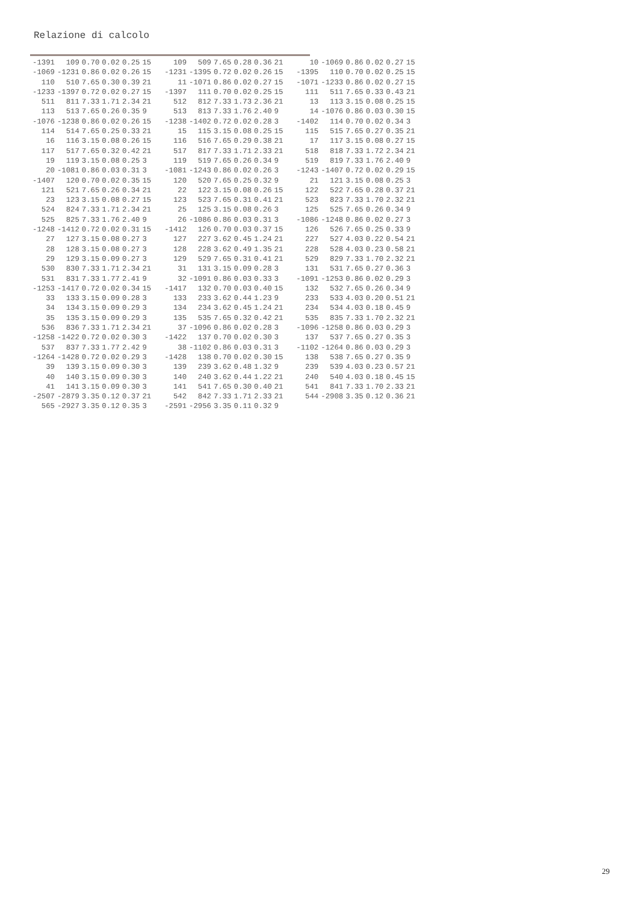Relazione di calcolo
| -1391 | 109 | 0.70 | 0.02 | 0.25 | 15 | 109 | 509 | 7.65 | 0.28 | 0.36 | 21 | 10 | -1069 | 0.86 | 0.02 | 0.27 | 15 |
| -1069 | -1231 | 0.86 | 0.02 | 0.26 | 15 | -1231 | -1395 | 0.72 | 0.02 | 0.26 | 15 | -1395 | 110 | 0.70 | 0.02 | 0.25 | 15 |
| 110 | 510 | 7.65 | 0.30 | 0.39 | 21 | 11 | -1071 | 0.86 | 0.02 | 0.27 | 15 | -1071 | -1233 | 0.86 | 0.02 | 0.27 | 15 |
| -1233 | -1397 | 0.72 | 0.02 | 0.27 | 15 | -1397 | 111 | 0.70 | 0.02 | 0.25 | 15 | 111 | 511 | 7.65 | 0.33 | 0.43 | 21 |
| 511 | 811 | 7.33 | 1.71 | 2.34 | 21 | 512 | 812 | 7.33 | 1.73 | 2.36 | 21 | 13 | 113 | 3.15 | 0.08 | 0.25 | 15 |
| 113 | 513 | 7.65 | 0.26 | 0.35 | 9 | 513 | 813 | 7.33 | 1.76 | 2.40 | 9 | 14 | -1076 | 0.86 | 0.03 | 0.30 | 15 |
| -1076 | -1238 | 0.86 | 0.02 | 0.26 | 15 | -1238 | -1402 | 0.72 | 0.02 | 0.28 | 3 | -1402 | 114 | 0.70 | 0.02 | 0.34 | 3 |
| 114 | 514 | 7.65 | 0.25 | 0.33 | 21 | 15 | 115 | 3.15 | 0.08 | 0.25 | 15 | 115 | 515 | 7.65 | 0.27 | 0.35 | 21 |
| 16 | 116 | 3.15 | 0.08 | 0.26 | 15 | 116 | 516 | 7.65 | 0.29 | 0.38 | 21 | 17 | 117 | 3.15 | 0.08 | 0.27 | 15 |
| 117 | 517 | 7.65 | 0.32 | 0.42 | 21 | 517 | 817 | 7.33 | 1.71 | 2.33 | 21 | 518 | 818 | 7.33 | 1.72 | 2.34 | 21 |
| 19 | 119 | 3.15 | 0.08 | 0.25 | 3 | 119 | 519 | 7.65 | 0.26 | 0.34 | 9 | 519 | 819 | 7.33 | 1.76 | 2.40 | 9 |
| 20 | -1081 | 0.86 | 0.03 | 0.31 | 3 | -1081 | -1243 | 0.86 | 0.02 | 0.26 | 3 | -1243 | -1407 | 0.72 | 0.02 | 0.29 | 15 |
| -1407 | 120 | 0.70 | 0.02 | 0.35 | 15 | 120 | 520 | 7.65 | 0.25 | 0.32 | 9 | 21 | 121 | 3.15 | 0.08 | 0.25 | 3 |
| 121 | 521 | 7.65 | 0.26 | 0.34 | 21 | 22 | 122 | 3.15 | 0.08 | 0.26 | 15 | 122 | 522 | 7.65 | 0.28 | 0.37 | 21 |
| 23 | 123 | 3.15 | 0.08 | 0.27 | 15 | 123 | 523 | 7.65 | 0.31 | 0.41 | 21 | 523 | 823 | 7.33 | 1.70 | 2.32 | 21 |
| 524 | 824 | 7.33 | 1.71 | 2.34 | 21 | 25 | 125 | 3.15 | 0.08 | 0.26 | 3 | 125 | 525 | 7.65 | 0.26 | 0.34 | 9 |
| 525 | 825 | 7.33 | 1.76 | 2.40 | 9 | 26 | -1086 | 0.86 | 0.03 | 0.31 | 3 | -1086 | -1248 | 0.86 | 0.02 | 0.27 | 3 |
| -1248 | -1412 | 0.72 | 0.02 | 0.31 | 15 | -1412 | 126 | 0.70 | 0.03 | 0.37 | 15 | 126 | 526 | 7.65 | 0.25 | 0.33 | 9 |
| 27 | 127 | 3.15 | 0.08 | 0.27 | 3 | 127 | 227 | 3.62 | 0.45 | 1.24 | 21 | 227 | 527 | 4.03 | 0.22 | 0.54 | 21 |
| 28 | 128 | 3.15 | 0.08 | 0.27 | 3 | 128 | 228 | 3.62 | 0.49 | 1.35 | 21 | 228 | 528 | 4.03 | 0.23 | 0.58 | 21 |
| 29 | 129 | 3.15 | 0.09 | 0.27 | 3 | 129 | 529 | 7.65 | 0.31 | 0.41 | 21 | 529 | 829 | 7.33 | 1.70 | 2.32 | 21 |
| 530 | 830 | 7.33 | 1.71 | 2.34 | 21 | 31 | 131 | 3.15 | 0.09 | 0.28 | 3 | 131 | 531 | 7.65 | 0.27 | 0.36 | 3 |
| 531 | 831 | 7.33 | 1.77 | 2.41 | 9 | 32 | -1091 | 0.86 | 0.03 | 0.33 | 3 | -1091 | -1253 | 0.86 | 0.02 | 0.29 | 3 |
| -1253 | -1417 | 0.72 | 0.02 | 0.34 | 15 | -1417 | 132 | 0.70 | 0.03 | 0.40 | 15 | 132 | 532 | 7.65 | 0.26 | 0.34 | 9 |
| 33 | 133 | 3.15 | 0.09 | 0.28 | 3 | 133 | 233 | 3.62 | 0.44 | 1.23 | 9 | 233 | 533 | 4.03 | 0.20 | 0.51 | 21 |
| 34 | 134 | 3.15 | 0.09 | 0.29 | 3 | 134 | 234 | 3.62 | 0.45 | 1.24 | 21 | 234 | 534 | 4.03 | 0.18 | 0.45 | 9 |
| 35 | 135 | 3.15 | 0.09 | 0.29 | 3 | 135 | 535 | 7.65 | 0.32 | 0.42 | 21 | 535 | 835 | 7.33 | 1.70 | 2.32 | 21 |
| 536 | 836 | 7.33 | 1.71 | 2.34 | 21 | 37 | -1096 | 0.86 | 0.02 | 0.28 | 3 | -1096 | -1258 | 0.86 | 0.03 | 0.29 | 3 |
| -1258 | -1422 | 0.72 | 0.02 | 0.30 | 3 | -1422 | 137 | 0.70 | 0.02 | 0.30 | 3 | 137 | 537 | 7.65 | 0.27 | 0.35 | 3 |
| 537 | 837 | 7.33 | 1.77 | 2.42 | 9 | 38 | -1102 | 0.86 | 0.03 | 0.31 | 3 | -1102 | -1264 | 0.86 | 0.03 | 0.29 | 3 |
| -1264 | -1428 | 0.72 | 0.02 | 0.29 | 3 | -1428 | 138 | 0.70 | 0.02 | 0.30 | 15 | 138 | 538 | 7.65 | 0.27 | 0.35 | 9 |
| 39 | 139 | 3.15 | 0.09 | 0.30 | 3 | 139 | 239 | 3.62 | 0.48 | 1.32 | 9 | 239 | 539 | 4.03 | 0.23 | 0.57 | 21 |
| 40 | 140 | 3.15 | 0.09 | 0.30 | 3 | 140 | 240 | 3.62 | 0.44 | 1.22 | 21 | 240 | 540 | 4.03 | 0.18 | 0.45 | 15 |
| 41 | 141 | 3.15 | 0.09 | 0.30 | 3 | 141 | 541 | 7.65 | 0.30 | 0.40 | 21 | 541 | 841 | 7.33 | 1.70 | 2.33 | 21 |
| -2507 | -2879 | 3.35 | 0.12 | 0.37 | 21 | 542 | 842 | 7.33 | 1.71 | 2.33 | 21 | 544 | -2908 | 3.35 | 0.12 | 0.36 | 21 |
| 565 | -2927 | 3.35 | 0.12 | 0.35 | 3 | -2591 | -2956 | 3.35 | 0.11 | 0.32 | 9 | | | | | | |
29